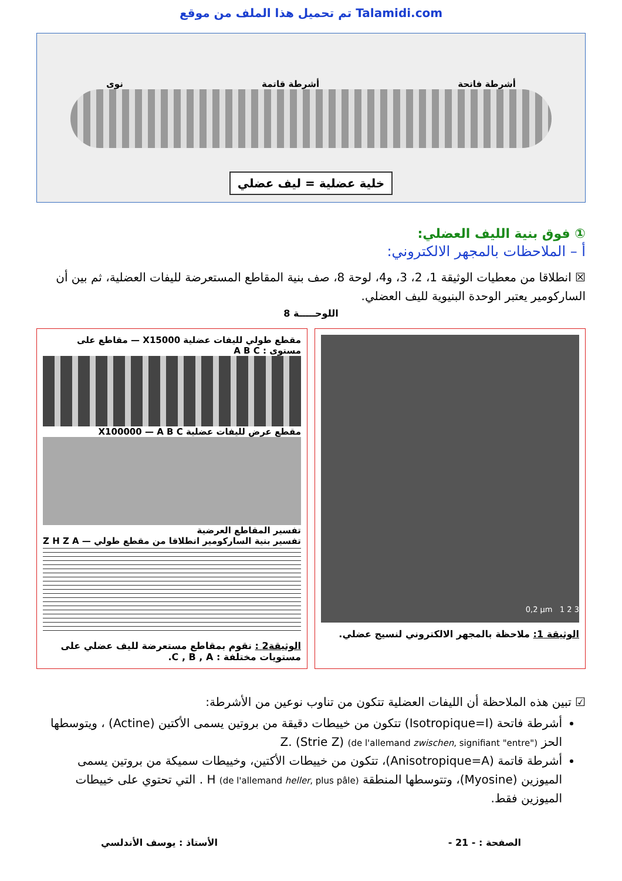تم تحميل هذا الملف من موقع Talamidi.com
أشرطة فاتحة أشرطة قاتمة نوى
خلية عضلية = ليف عضلي
① فوق بنية الليف العضلي:
أ – الملاحظات بالمجهر الالكتروني:
☒ انطلاقا من معطيات الوثيقة 1، 2، 3، و4، لوحة 8، صف بنية المقاطع المستعرضة لليفات العضلية، ثم بين أن الساركومير يعتبر الوحدة البنيوية لليف العضلي.
اللوحـــــة 8
0,2 µm 1 2 3
الوثيقة 1: ملاحظة بالمجهر الالكتروني لنسيج عضلي.
مقطع طولي لليفات عضلية X15000 — مقاطع على مستوى : A B C
مقطع عرض لليفات عضلية X100000 — A B C
تفسير المقاطع العرضية
تفسير بنية الساركومير انطلاقا من مقطع طولي — Z H Z A
الوثيقة2 : نقوم بمقاطع مستعرضة لليف عضلي على مستويات مختلفة : C , B , A.
☑ تبين هذه الملاحظة أن الليفات العضلية تتكون من تناوب نوعين من الأشرطة:
أشرطة فاتحة (Isotropique=I) تتكون من خييطات دقيقة من بروتين يسمى الأكتين (Actine) ، ويتوسطها الحز Z. (Strie Z) (de l'allemand zwischen, signifiant "entre")
أشرطة قاتمة (Anisotropique=A)، تتكون من خييطات الأكتين، وخييطات سميكة من بروتين يسمى الميوزين (Myosine)، وتتوسطها المنطقة H (de l'allemand heller, plus pâle) . التي تحتوي على خييطات الميوزين فقط.
الصفحة : - 21 - الأستاذ : يوسف الأندلسي